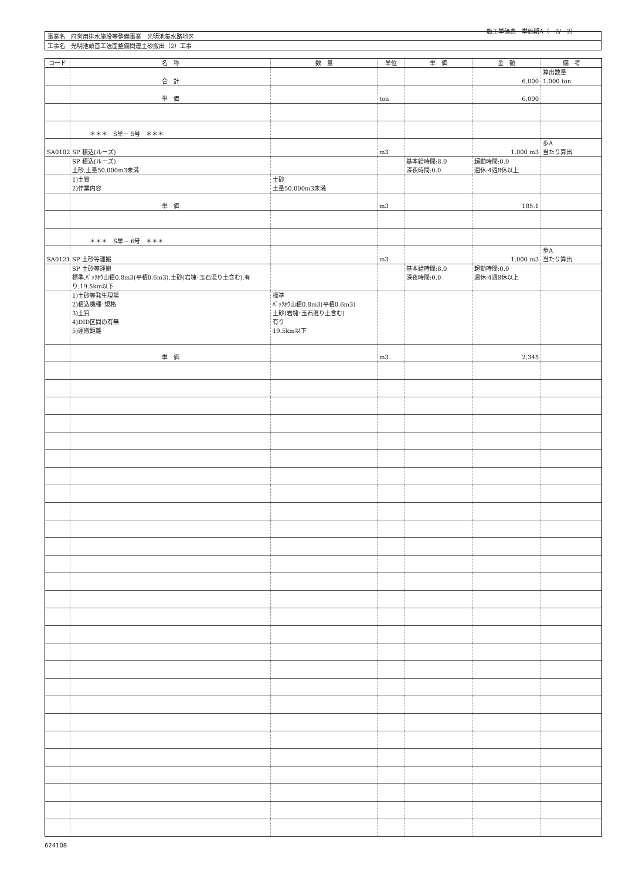施工単価表　単価期A（　2/　2）
| 事業名 府営用排水施設等整備事業 光明池集水路地区 |
| 工事名 光明池頭首工法面整備関連土砂搬出（2）工事 |
| コード | 名 称 | 数 量 | 単位 | 単 価 | 金 額 | 備 考 |
| --- | --- | --- | --- | --- | --- | --- |
| | 合 計 | | | | 6,000 | 算出数量 1.000 ton |
| | 単 価 | | ton | | 6,000 | |
| | ＊＊＊ S単－ 5号 ＊＊＊ | | | | | |
| SA0102 | SP 積込(ルーズ) | | m3 | | 1.000 m3 | 歩A 当たり算出 |
| | SP 積込(ルーズ) 土砂,土量50,000m3未満 | | | 基本給時間:8.0 深夜時間:0.0 | 超勤時間:0.0 週休:4週8休以上 | |
| | 1)土質 2)作業内容 | 土砂 土量50,000m3未満 | | | | |
| | 単 価 | | m3 | | 185.1 | |
| | ＊＊＊ S単－ 6号 ＊＊＊ | | | | | |
| SA0121 | SP 土砂等運搬 | | m3 | | 1.000 m3 | 歩A 当たり算出 |
| | SP 土砂等運搬 標準,ﾊﾞｯｸﾎｳ山積0.8m3(平積0.6m3),土砂(岩塊･玉石混り土含む),有 り,19.5km以下 | | | 基本給時間:8.0 深夜時間:0.0 | 超勤時間:0.0 週休:4週8休以上 | |
| | 1)土砂等発生現場 2)積込機種･規格 3)土質 4)DID区間の有無 5)運搬距離 | 標準 ﾊﾞｯｸﾎｳ山積0.8m3(平積0.6m3) 土砂(岩塊･玉石混り土含む) 有り 19.5km以下 | | | | |
| | 単 価 | | m3 | | 2,345 | |
624108